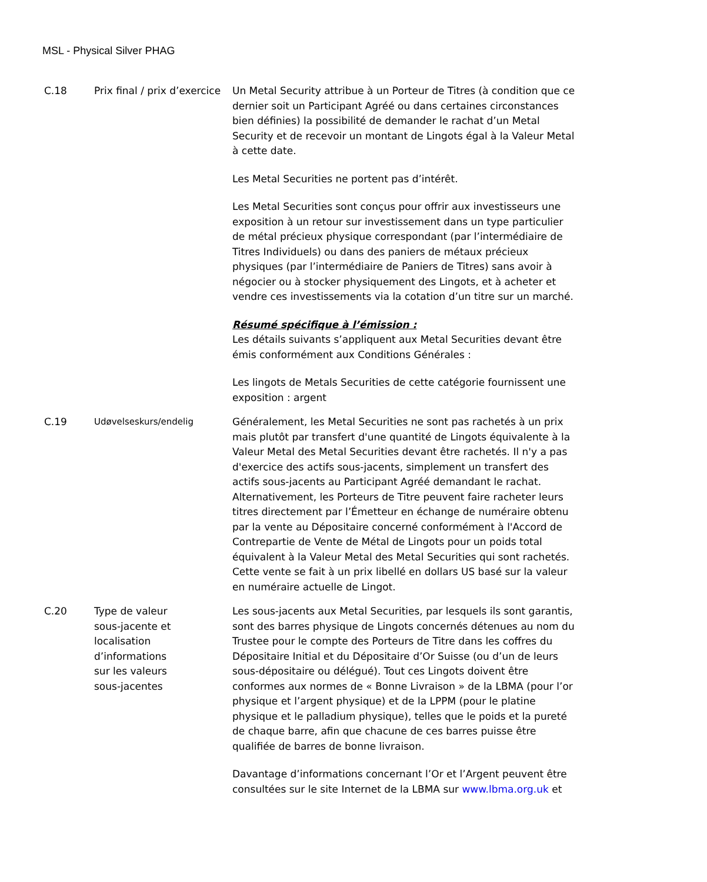MSL - Physical Silver PHAG
| C.18 | Prix final / prix d’exercice | Un Metal Security attribue à un Porteur de Titres (à condition que ce dernier soit un Participant Agréé ou dans certaines circonstances bien définies) la possibilité de demander le rachat d’un Metal Security et de recevoir un montant de Lingots égal à la Valeur Metal à cette date. Les Metal Securities ne portent pas d’intérêt. Les Metal Securities sont conçus pour offrir aux investisseurs une exposition à un retour sur investissement dans un type particulier de métal précieux physique correspondant (par l’intermédiaire de Titres Individuels) ou dans des paniers de métaux précieux physiques (par l’intermédiaire de Paniers de Titres) sans avoir à négocier ou à stocker physiquement des Lingots, et à acheter et vendre ces investissements via la cotation d’un titre sur un marché. Résumé spécifique à l’émission : Les détails suivants s’appliquent aux Metal Securities devant être émis conformément aux Conditions Générales : Les lingots de Metals Securities de cette catégorie fournissent une exposition : argent |
| C.19 | Udøvelseskurs/endelig | Généralement, les Metal Securities ne sont pas rachetés à un prix mais plutôt par transfert d'une quantité de Lingots équivalente à la Valeur Metal des Metal Securities devant être rachetés. Il n'y a pas d'exercice des actifs sous-jacents, simplement un transfert des actifs sous-jacents au Participant Agréé demandant le rachat. Alternativement, les Porteurs de Titre peuvent faire racheter leurs titres directement par l’Émetteur en échange de numéraire obtenu par la vente au Dépositaire concerné conformément à l'Accord de Contrepartie de Vente de Métal de Lingots pour un poids total équivalent à la Valeur Metal des Metal Securities qui sont rachetés. Cette vente se fait à un prix libellé en dollars US basé sur la valeur en numéraire actuelle de Lingot. |
| C.20 | Type de valeur sous-jacente et localisation d’informations sur les valeurs sous-jacentes | Les sous-jacents aux Metal Securities, par lesquels ils sont garantis, sont des barres physique de Lingots concernés détenues au nom du Trustee pour le compte des Porteurs de Titre dans les coffres du Dépositaire Initial et du Dépositaire d’Or Suisse (ou d’un de leurs sous-dépositaire ou délégué). Tout ces Lingots doivent être conformes aux normes de « Bonne Livraison » de la LBMA (pour l’or physique et l’argent physique) et de la LPPM (pour le platine physique et le palladium physique), telles que le poids et la pureté de chaque barre, afin que chacune de ces barres puisse être qualifiée de barres de bonne livraison. Davantage d’informations concernant l’Or et l’Argent peuvent être consultées sur le site Internet de la LBMA sur www.lbma.org.uk et |